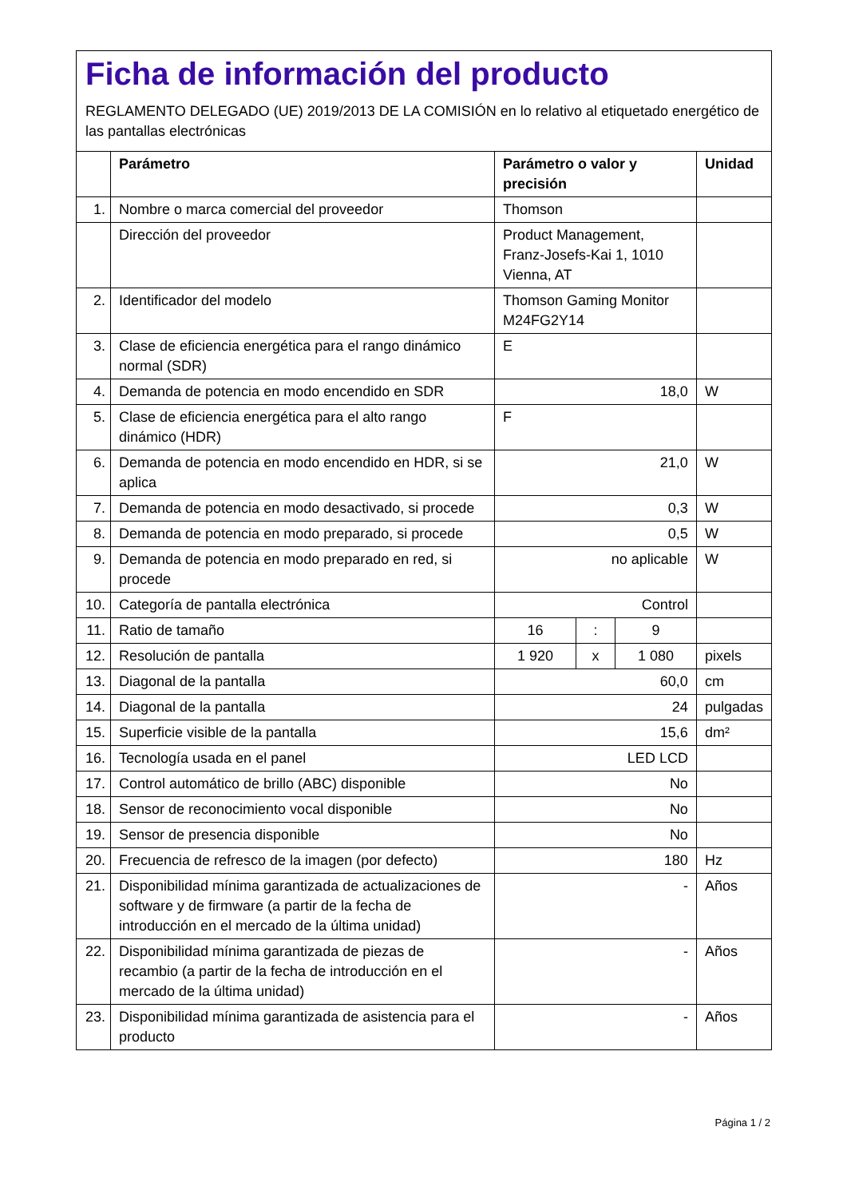Ficha de información del producto
REGLAMENTO DELEGADO (UE) 2019/2013 DE LA COMISIÓN en lo relativo al etiquetado energético de las pantallas electrónicas
| | Parámetro | Parámetro o valor y precisión | | | Unidad |
| --- | --- | --- | --- | --- | --- |
| 1. | Nombre o marca comercial del proveedor | Thomson | | | |
| | Dirección del proveedor | Product Management, Franz-Josefs-Kai 1, 1010 Vienna, AT | | | |
| 2. | Identificador del modelo | Thomson Gaming Monitor M24FG2Y14 | | | |
| 3. | Clase de eficiencia energética para el rango dinámico normal (SDR) | E | | | |
| 4. | Demanda de potencia en modo encendido en SDR | 18,0 | | | W |
| 5. | Clase de eficiencia energética para el alto rango dinámico (HDR) | F | | | |
| 6. | Demanda de potencia en modo encendido en HDR, si se aplica | 21,0 | | | W |
| 7. | Demanda de potencia en modo desactivado, si procede | 0,3 | | | W |
| 8. | Demanda de potencia en modo preparado, si procede | 0,5 | | | W |
| 9. | Demanda de potencia en modo preparado en red, si procede | no aplicable | | | W |
| 10. | Categoría de pantalla electrónica | Control | | | |
| 11. | Ratio de tamaño | 16 | : | 9 | |
| 12. | Resolución de pantalla | 1 920 | x | 1 080 | pixels |
| 13. | Diagonal de la pantalla | 60,0 | | | cm |
| 14. | Diagonal de la pantalla | 24 | | | pulgadas |
| 15. | Superficie visible de la pantalla | 15,6 | | | dm² |
| 16. | Tecnología usada en el panel | LED LCD | | | |
| 17. | Control automático de brillo (ABC) disponible | No | | | |
| 18. | Sensor de reconocimiento vocal disponible | No | | | |
| 19. | Sensor de presencia disponible | No | | | |
| 20. | Frecuencia de refresco de la imagen (por defecto) | 180 | | | Hz |
| 21. | Disponibilidad mínima garantizada de actualizaciones de software y de firmware (a partir de la fecha de introducción en el mercado de la última unidad) | - | | | Años |
| 22. | Disponibilidad mínima garantizada de piezas de recambio (a partir de la fecha de introducción en el mercado de la última unidad) | - | | | Años |
| 23. | Disponibilidad mínima garantizada de asistencia para el producto | - | | | Años |
Página 1 / 2